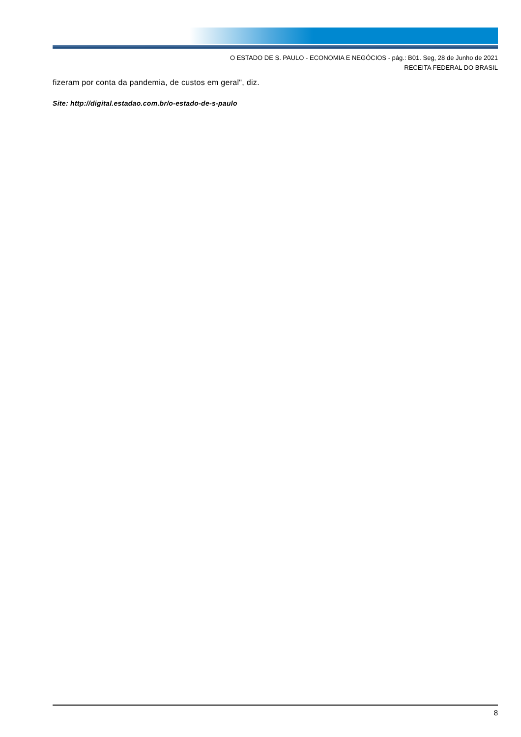O ESTADO DE S. PAULO - ECONOMIA E NEGÓCIOS - pág.: B01. Seg, 28 de Junho de 2021
RECEITA FEDERAL DO BRASIL
fizeram por conta da pandemia, de custos em geral", diz.
Site: http://digital.estadao.com.br/o-estado-de-s-paulo
8